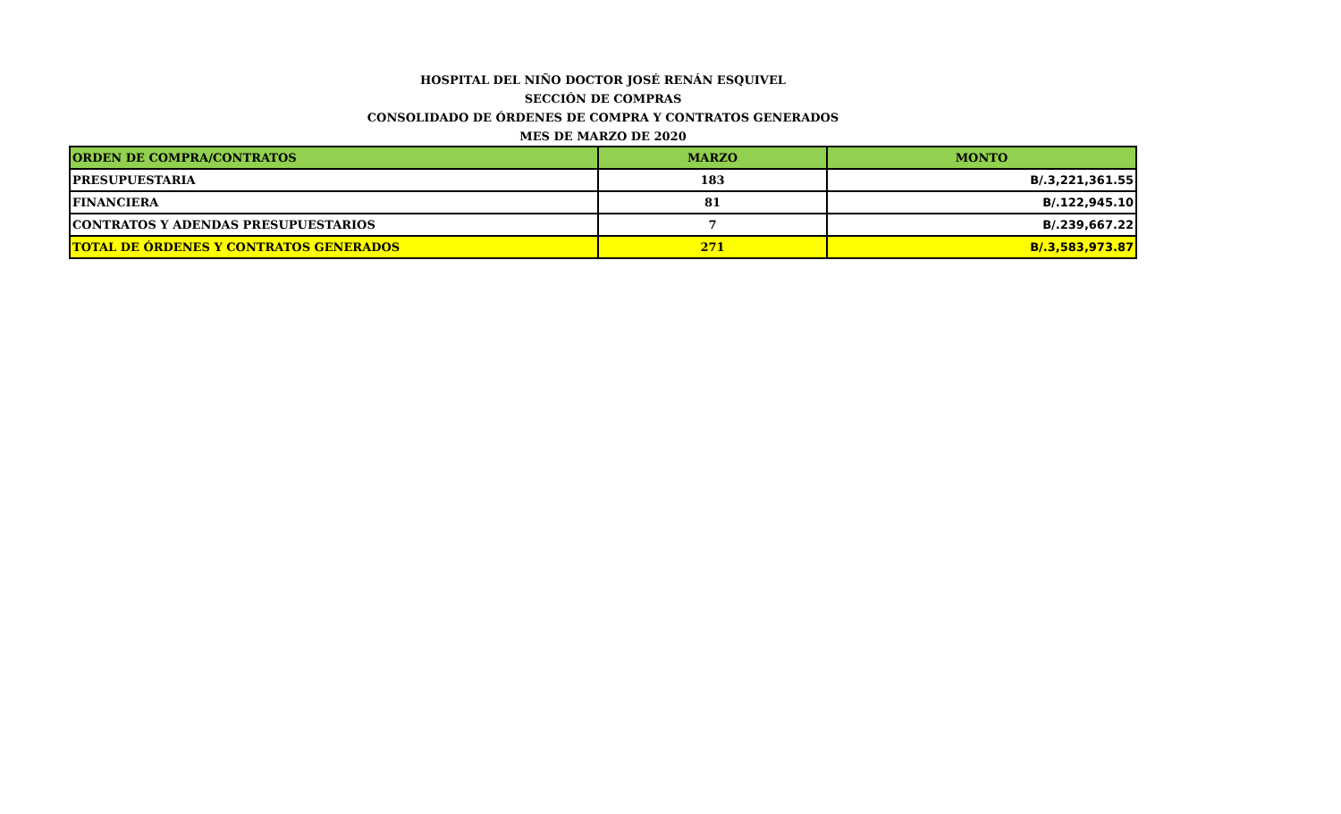HOSPITAL DEL NIÑO DOCTOR JOSÉ RENÁN ESQUIVEL
SECCIÓN DE COMPRAS
CONSOLIDADO DE ÓRDENES DE COMPRA Y CONTRATOS GENERADOS
MES DE MARZO DE 2020
| ORDEN DE COMPRA/CONTRATOS | MARZO | MONTO |
| --- | --- | --- |
| PRESUPUESTARIA | 183 | B/.3,221,361.55 |
| FINANCIERA | 81 | B/.122,945.10 |
| CONTRATOS Y ADENDAS PRESUPUESTARIOS | 7 | B/.239,667.22 |
| TOTAL DE ÓRDENES Y CONTRATOS GENERADOS | 271 | B/.3,583,973.87 |